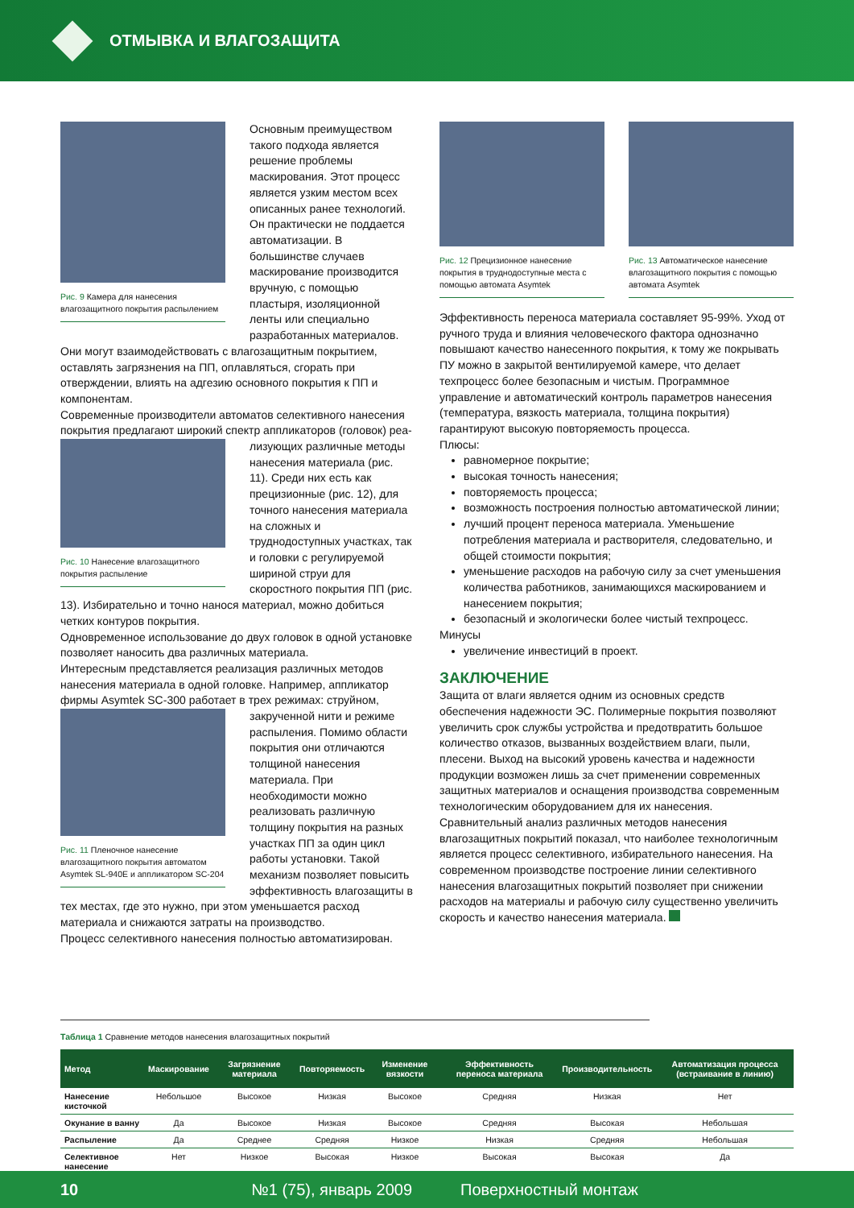ОТМЫВКА И ВЛАГОЗАЩИТА
Рис. 9 Камера для нанесения влагозащитного покрытия распылением
Основным преимуществом такого подхода является решение проблемы маскирования. Этот процесс является узким местом всех описанных ранее технологий. Он практически не поддается автоматизации. В большинстве случаев маскирование производится вручную, с помощью пластыря, изоляционной ленты или специально разработанных материалов. Они могут взаимодействовать с влагозащитным покрытием, оставлять загрязнения на ПП, оплавляться, сгорать при отверждении, влиять на адгезию основного покрытия к ПП и компонентам.
Современные производители автоматов селективного нанесения покрытия предлагают широкий спектр аппликаторов (головок) реа-
Рис. 10 Нанесение влагозащитного покрытия распыление
лизующих различные методы нанесения материала (рис. 11). Среди них есть как прецизионные (рис. 12), для точного нанесения материала на сложных и труднодоступных участках, так и головки с регулируемой шириной струи для скоростного покрытия ПП (рис. 13). Избирательно и точно нанося материал, можно добиться четких контуров покрытия.
Одновременное использование до двух головок в одной установке позволяет наносить два различных материала.
Интересным представляется реализация различных методов нанесения материала в одной головке. Например, аппликатор фирмы Asymtek SC-300 работает в трех режимах: струйном,
Рис. 11 Пленочное нанесение влагозащитного покрытия автоматом Asymtek SL-940E и аппликатором SC-204
закрученной нити и режиме распыления. Помимо области покрытия они отличаются толщиной нанесения материала. При необходимости можно реализовать различную толщину покрытия на разных участках ПП за один цикл работы установки. Такой механизм позволяет повысить эффективность влагозащиты в тех местах, где это нужно, при этом уменьшается расход материала и снижаются затраты на производство.
Процесс селективного нанесения полностью автоматизирован.
Рис. 12 Прецизионное нанесение покрытия в труднодоступные места с помощью автомата Asymtek
Рис. 13 Автоматическое нанесение влагозащитного покрытия с помощью автомата Asymtek
Эффективность переноса материала составляет 95-99%. Уход от ручного труда и влияния человеческого фактора однозначно повышают качество нанесенного покрытия, к тому же покрывать ПУ можно в закрытой вентилируемой камере, что делает техпроцесс более безопасным и чистым. Программное управление и автоматический контроль параметров нанесения (температура, вязкость материала, толщина покрытия) гарантируют высокую повторяемость процесса.
Плюсы:
равномерное покрытие;
высокая точность нанесения;
повторяемость процесса;
возможность построения полностью автоматической линии;
лучший процент переноса материала. Уменьшение потребления материала и растворителя, следовательно, и общей стоимости покрытия;
уменьшение расходов на рабочую силу за счет уменьшения количества работников, занимающихся маскированием и нанесением покрытия;
безопасный и экологически более чистый техпроцесс.
Минусы
увеличение инвестиций в проект.
ЗАКЛЮЧЕНИЕ
Защита от влаги является одним из основных средств обеспечения надежности ЭС. Полимерные покрытия позволяют увеличить срок службы устройства и предотвратить большое количество отказов, вызванных воздействием влаги, пыли, плесени. Выход на высокий уровень качества и надежности продукции возможен лишь за счет применении современных защитных материалов и оснащения производства современным технологическим оборудованием для их нанесения.
Сравнительный анализ различных методов нанесения влагозащитных покрытий показал, что наиболее технологичным является процесс селективного, избирательного нанесения. На современном производстве построение линии селективного нанесения влагозащитных покрытий позволяет при снижении расходов на материалы и рабочую силу существенно увеличить скорость и качество нанесения материала.
Таблица 1 Сравнение методов нанесения влагозащитных покрытий
| Метод | Маскирование | Загрязнение материала | Повторяемость | Изменение вязкости | Эффективность переноса материала | Производительность | Автоматизация процесса (встраивание в линию) |
| --- | --- | --- | --- | --- | --- | --- | --- |
| Нанесение кисточкой | Небольшое | Высокое | Низкая | Высокое | Средняя | Низкая | Нет |
| Окунание в ванну | Да | Высокое | Низкая | Высокое | Средняя | Высокая | Небольшая |
| Распыление | Да | Среднее | Средняя | Низкое | Низкая | Средняя | Небольшая |
| Селективное нанесение | Нет | Низкое | Высокая | Низкое | Высокая | Высокая | Да |
10 №1 (75), январь 2009 Поверхностный монтаж